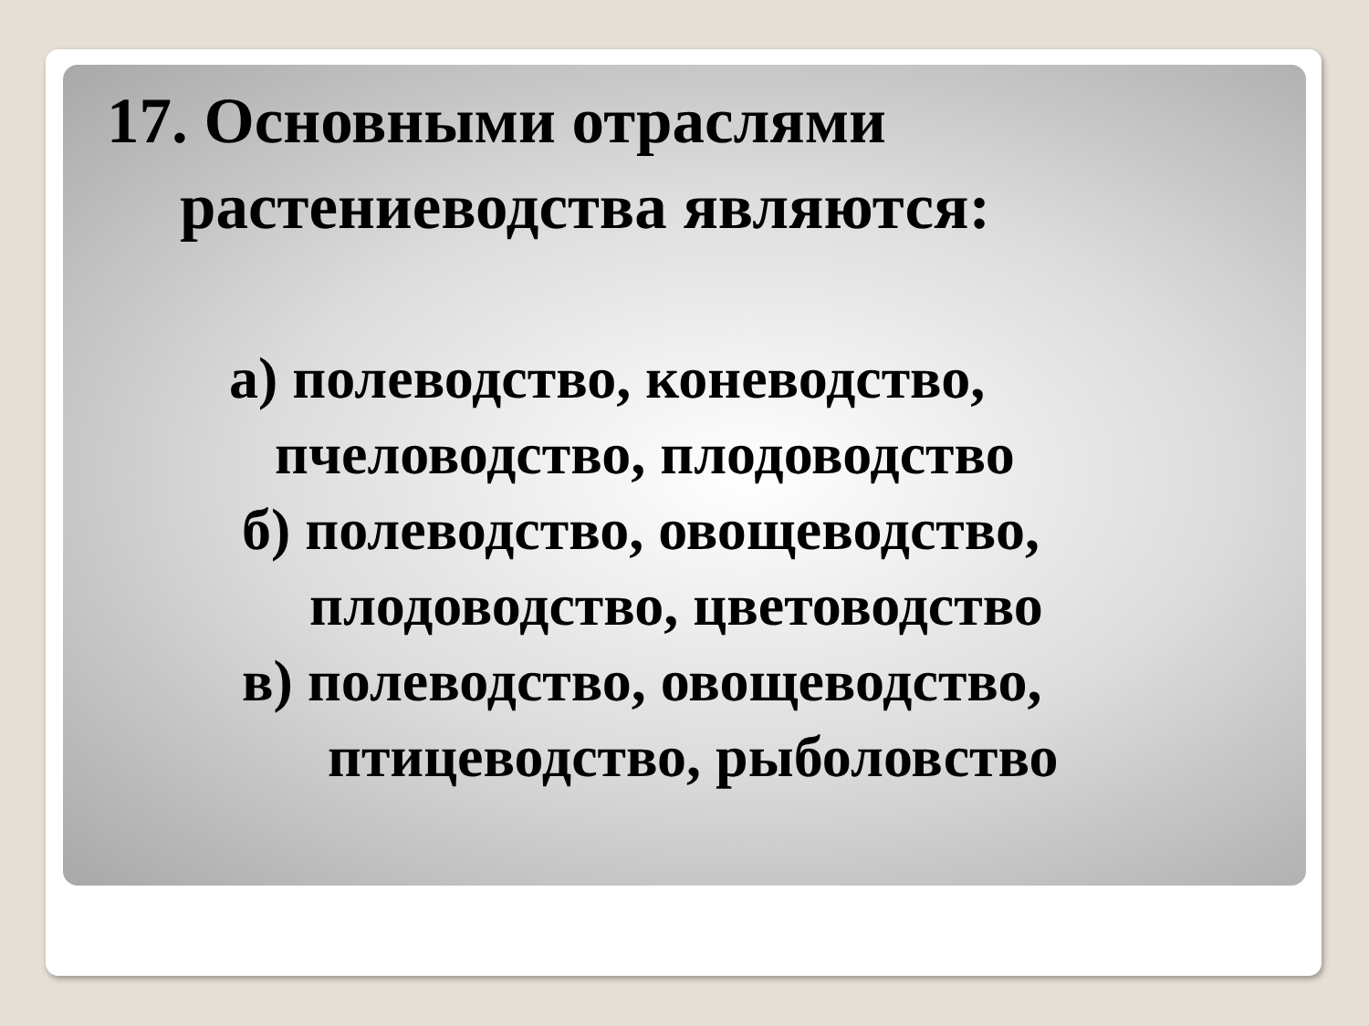17. Основными отраслями
растениеводства являются:
а) полеводство, коневодство,
пчеловодство, плодоводство
б) полеводство, овощеводство,
плодоводство, цветоводство
в) полеводство, овощеводство,
птицеводство, рыболовство